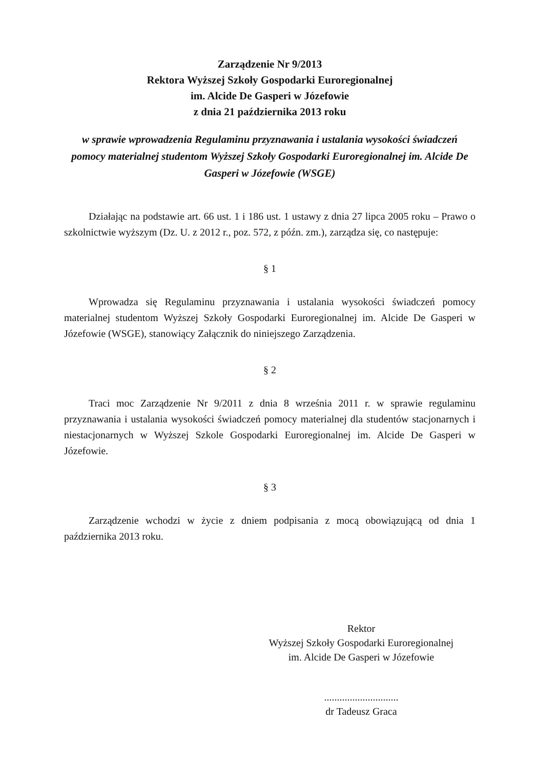Zarządzenie Nr 9/2013
Rektora Wyższej Szkoły Gospodarki Euroregionalnej
im. Alcide De Gasperi w Józefowie
z dnia 21 października 2013 roku
w sprawie wprowadzenia Regulaminu przyznawania i ustalania wysokości świadczeń pomocy materialnej studentom Wyższej Szkoły Gospodarki Euroregionalnej im. Alcide De Gasperi w Józefowie (WSGE)
Działając na podstawie art. 66 ust. 1 i 186 ust. 1 ustawy z dnia 27 lipca 2005 roku – Prawo o szkolnictwie wyższym (Dz. U. z 2012 r., poz. 572, z późn. zm.), zarządza się, co następuje:
§ 1
Wprowadza się Regulaminu przyznawania i ustalania wysokości świadczeń pomocy materialnej studentom Wyższej Szkoły Gospodarki Euroregionalnej im. Alcide De Gasperi w Józefowie (WSGE), stanowiący Załącznik do niniejszego Zarządzenia.
§ 2
Traci moc Zarządzenie Nr 9/2011 z dnia 8 września 2011 r. w sprawie regulaminu przyznawania i ustalania wysokości świadczeń pomocy materialnej dla studentów stacjonarnych i niestacjonarnych w Wyższej Szkole Gospodarki Euroregionalnej im. Alcide De Gasperi w Józefowie.
§ 3
Zarządzenie wchodzi w życie z dniem podpisania z mocą obowiązującą od dnia 1 października 2013 roku.
Rektor
Wyższej Szkoły Gospodarki Euroregionalnej
im. Alcide De Gasperi w Józefowie
.............................
dr Tadeusz Graca